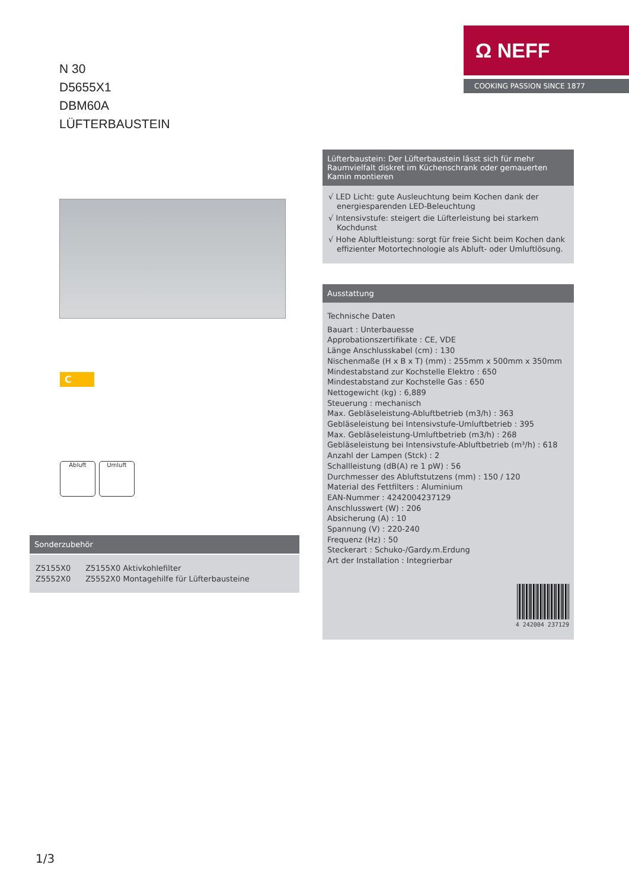Ω NEFF
COOKING PASSION SINCE 1877
N 30
D5655X1
DBM60A
LÜFTERBAUSTEIN
C
Abluft Umluft
Sonderzubehör
Z5155X0 Z5155X0 Aktivkohlefilter
Z5552X0 Z5552X0 Montagehilfe für Lüfterbausteine
Lüfterbaustein: Der Lüfterbaustein lässt sich für mehr Raumvielfalt diskret im Küchenschrank oder gemauerten Kamin montieren
√ LED Licht: gute Ausleuchtung beim Kochen dank der energiesparenden LED-Beleuchtung
√ Intensivstufe: steigert die Lüfterleistung bei starkem Kochdunst
√ Hohe Abluftleistung: sorgt für freie Sicht beim Kochen dank effizienter Motortechnologie als Abluft- oder Umluftlösung.
Ausstattung
Technische Daten
Bauart : Unterbauesse
Approbationszertifikate : CE, VDE
Länge Anschlusskabel (cm) : 130
Nischenmaße (H x B x T) (mm) : 255mm x 500mm x 350mm
Mindestabstand zur Kochstelle Elektro : 650
Mindestabstand zur Kochstelle Gas : 650
Nettogewicht (kg) : 6,889
Steuerung : mechanisch
Max. Gebläseleistung-Abluftbetrieb (m3/h) : 363
Gebläseleistung bei Intensivstufe-Umluftbetrieb : 395
Max. Gebläseleistung-Umluftbetrieb (m3/h) : 268
Gebläseleistung bei Intensivstufe-Abluftbetrieb (m³/h) : 618
Anzahl der Lampen (Stck) : 2
Schallleistung (dB(A) re 1 pW) : 56
Durchmesser des Abluftstutzens (mm) : 150 / 120
Material des Fettfilters : Aluminium
EAN-Nummer : 4242004237129
Anschlusswert (W) : 206
Absicherung (A) : 10
Spannung (V) : 220-240
Frequenz (Hz) : 50
Steckerart : Schuko-/Gardy.m.Erdung
Art der Installation : Integrierbar
4 242004 237129
1/3